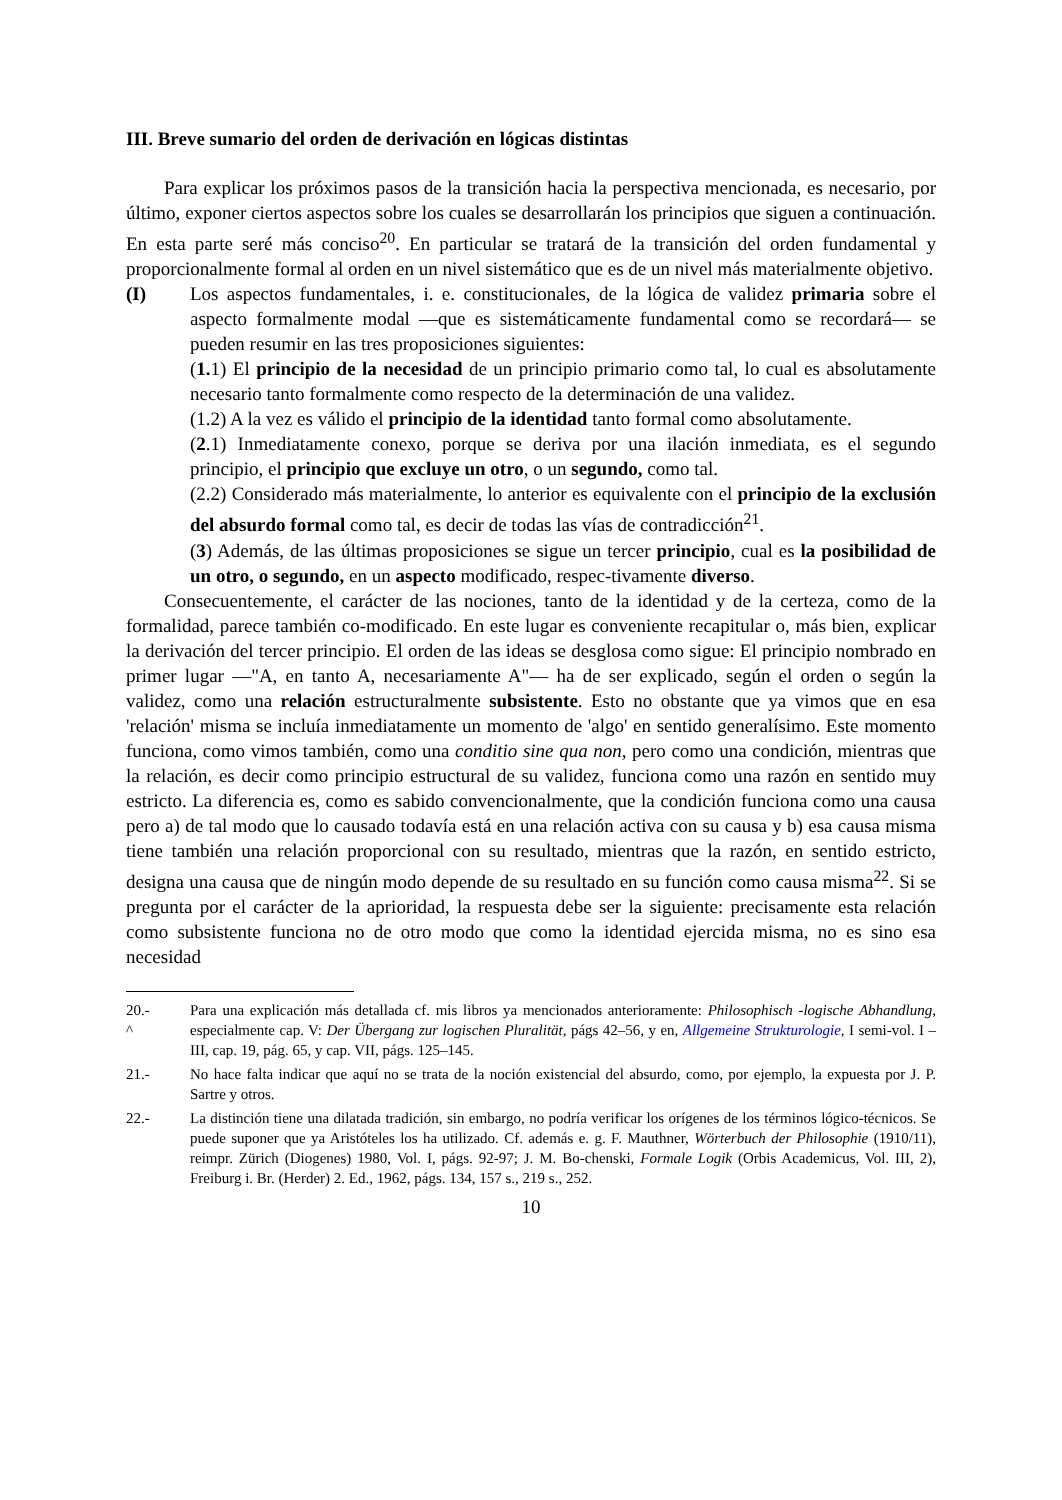III. Breve sumario del orden de derivación en lógicas distintas
Para explicar los próximos pasos de la transición hacia la perspectiva mencionada, es necesario, por último, exponer ciertos aspectos sobre los cuales se desarrollarán los principios que siguen a continuación. En esta parte seré más conciso<sup>20</sup>. En particular se tratará de la transición del orden fundamental y proporcionalmente formal al orden en un nivel sistemático que es de un nivel más materialmente objetivo.
(I) Los aspectos fundamentales, i. e. constitucionales, de la lógica de validez primaria sobre el aspecto formalmente modal —que es sistemáticamente fundamental como se recordará— se pueden resumir en las tres proposiciones siguientes:
(1. 1) El principio de la necesidad de un principio primario como tal, lo cual es absolutamente necesario tanto formalmente como respecto de la determinación de una validez.
(1.2) A la vez es válido el principio de la identidad tanto formal como absolutamente.
(2.1) Inmediatamente conexo, porque se deriva por una ilación inmediata, es el segundo principio, el principio que excluye un otro, o un segundo, como tal.
(2.2) Considerado más materialmente, lo anterior es equivalente con el principio de la exclusión del absurdo formal como tal, es decir de todas las vías de contradicción<sup>21</sup>.
(3) Además, de las últimas proposiciones se sigue un tercer principio, cual es la posibilidad de un otro, o segundo, en un aspecto modificado, respec-tivamente diverso.
Consecuentemente, el carácter de las nociones, tanto de la identidad y de la certeza, como de la formalidad, parece también co-modificado. En este lugar es conveniente recapitular o, más bien, explicar la derivación del tercer principio. El orden de las ideas se desglosa como sigue: El principio nombrado en primer lugar —"A, en tanto A, necesariamente A"— ha de ser explicado, según el orden o según la validez, como una relación estructuralmente subsistente. Esto no obstante que ya vimos que en esa 'relación' misma se incluía inmediatamente un momento de 'algo' en sentido generalísimo. Este momento funciona, como vimos también, como una conditio sine qua non, pero como una condición, mientras que la relación, es decir como principio estructural de su validez, funciona como una razón en sentido muy estricto. La diferencia es, como es sabido convencionalmente, que la condición funciona como una causa pero a) de tal modo que lo causado todavía está en una relación activa con su causa y b) esa causa misma tiene también una relación proporcional con su resultado, mientras que la razón, en sentido estricto, designa una causa que de ningún modo depende de su resultado en su función como causa misma<sup>22</sup>. Si se pregunta por el carácter de la aprioridad, la respuesta debe ser la siguiente: precisamente esta relación como subsistente funciona no de otro modo que como la identidad ejercida misma, no es sino esa necesidad
20.-
^
Para una explicación más detallada cf. mis libros ya mencionados anterioramente: Philosophisch -logische Abhandlung, especialmente cap. V: Der Übergang zur logischen Pluralität, págs 42–56, y en, Allgemeine Strukturologie, I semi-vol. I – III, cap. 19, pág. 65, y cap. VII, págs. 125–145.
21.- No hace falta indicar que aquí no se trata de la noción existencial del absurdo, como, por ejemplo, la expuesta por J. P. Sartre y otros.
22.- La distinción tiene una dilatada tradición, sin embargo, no podría verificar los orígenes de los términos lógico-técnicos. Se puede suponer que ya Aristóteles los ha utilizado. Cf. además e. g. F. Mauthner, Wörterbuch der Philosophie (1910/11), reimpr. Zürich (Diogenes) 1980, Vol. I, págs. 92-97; J. M. Bo-chenski, Formale Logik (Orbis Academicus, Vol. III, 2), Freiburg i. Br. (Herder) 2. Ed., 1962, págs. 134, 157 s., 219 s., 252.
10